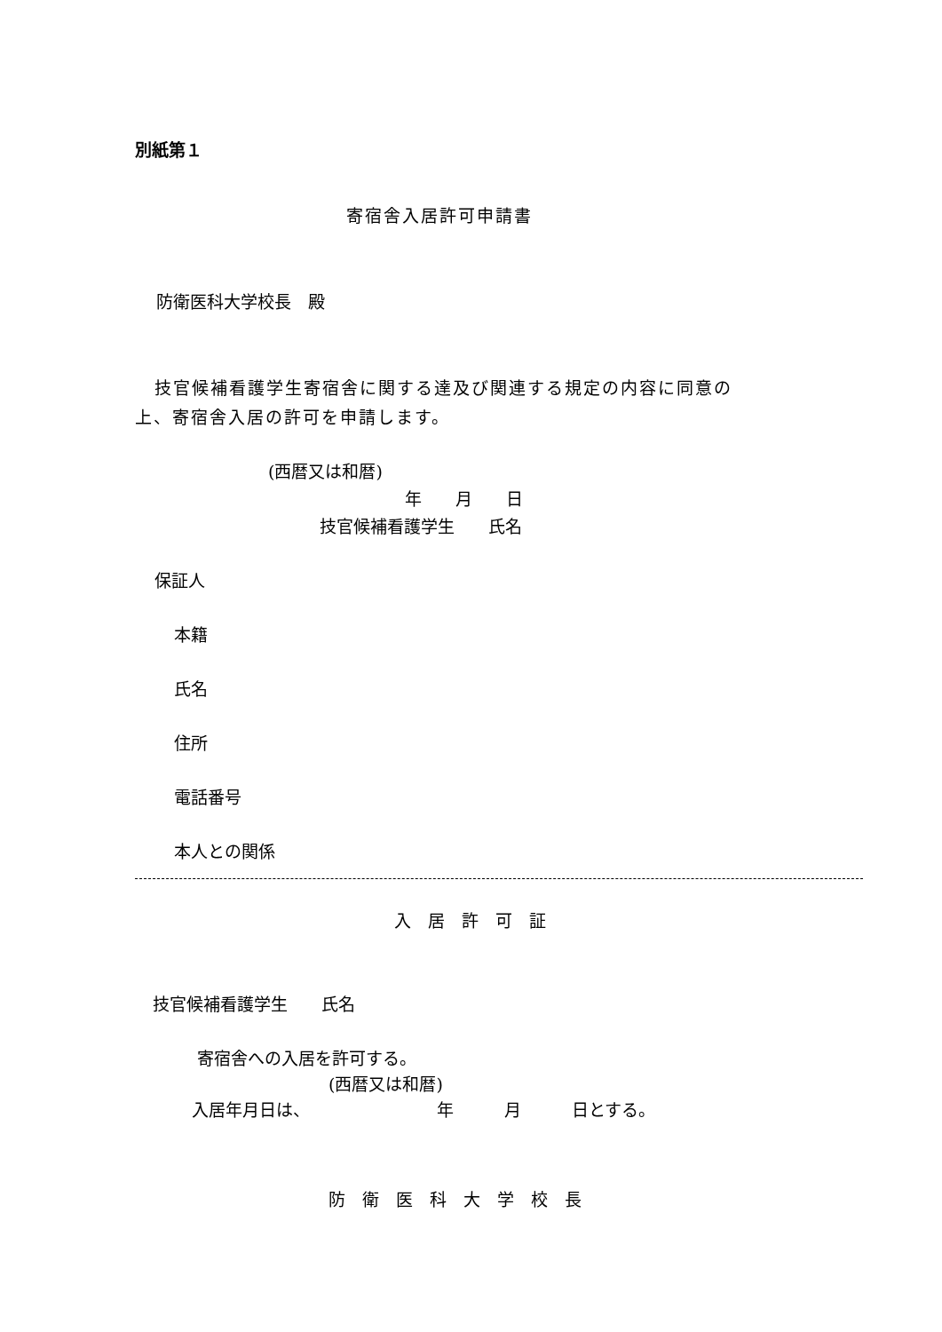別紙第１
寄宿舎入居許可申請書
防衛医科大学校長　殿
技官候補看護学生寄宿舎に関する達及び関連する規定の内容に同意の
上、寄宿舎入居の許可を申請します。
(西暦又は和暦)
年　　月　　日
技官候補看護学生　　氏名
保証人
本籍
氏名
住所
電話番号
本人との関係
入　居　許　可　証
技官候補看護学生　　氏名
寄宿舎への入居を許可する。
(西暦又は和暦)
入居年月日は、　　　　　　　　年　　　月　　　日とする。
防　衛　医　科　大　学　校　長